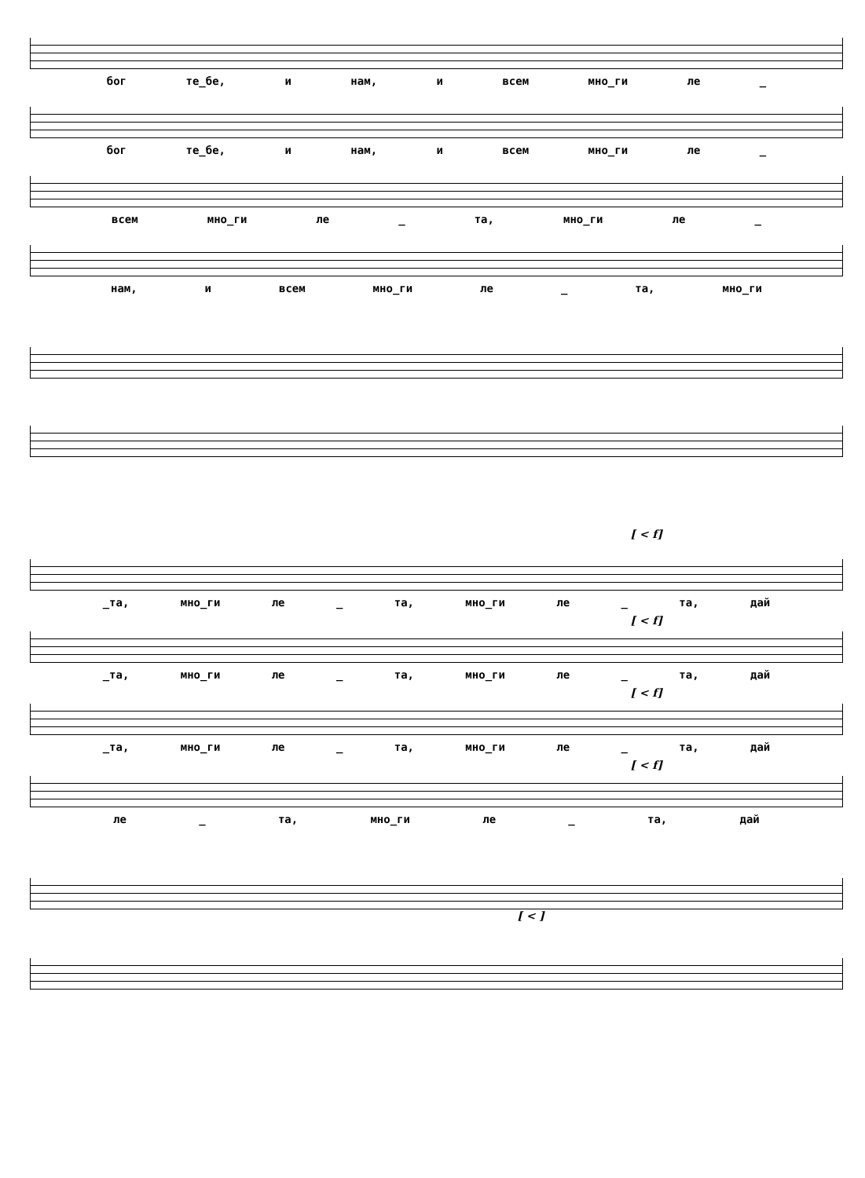бог те_бе, и нам, и всем мно_ги ле _
бог те_бе, и нам, и всем мно_ги ле _
всем мно_ги ле _ та, мно_ги ле _
нам, и всем мно_ги ле _ та, мно_ги
[ < f]
_та, мно_ги ле _ та, мно_ги ле _ та, дай
[ < f]
_та, мно_ги ле _ та, мно_ги ле _ та, дай
[ < f]
_та, мно_ги ле _ та, мно_ги ле _ та, дай
[ < f]
ле _ та, мно_ги ле _ та, дай
[ < ]